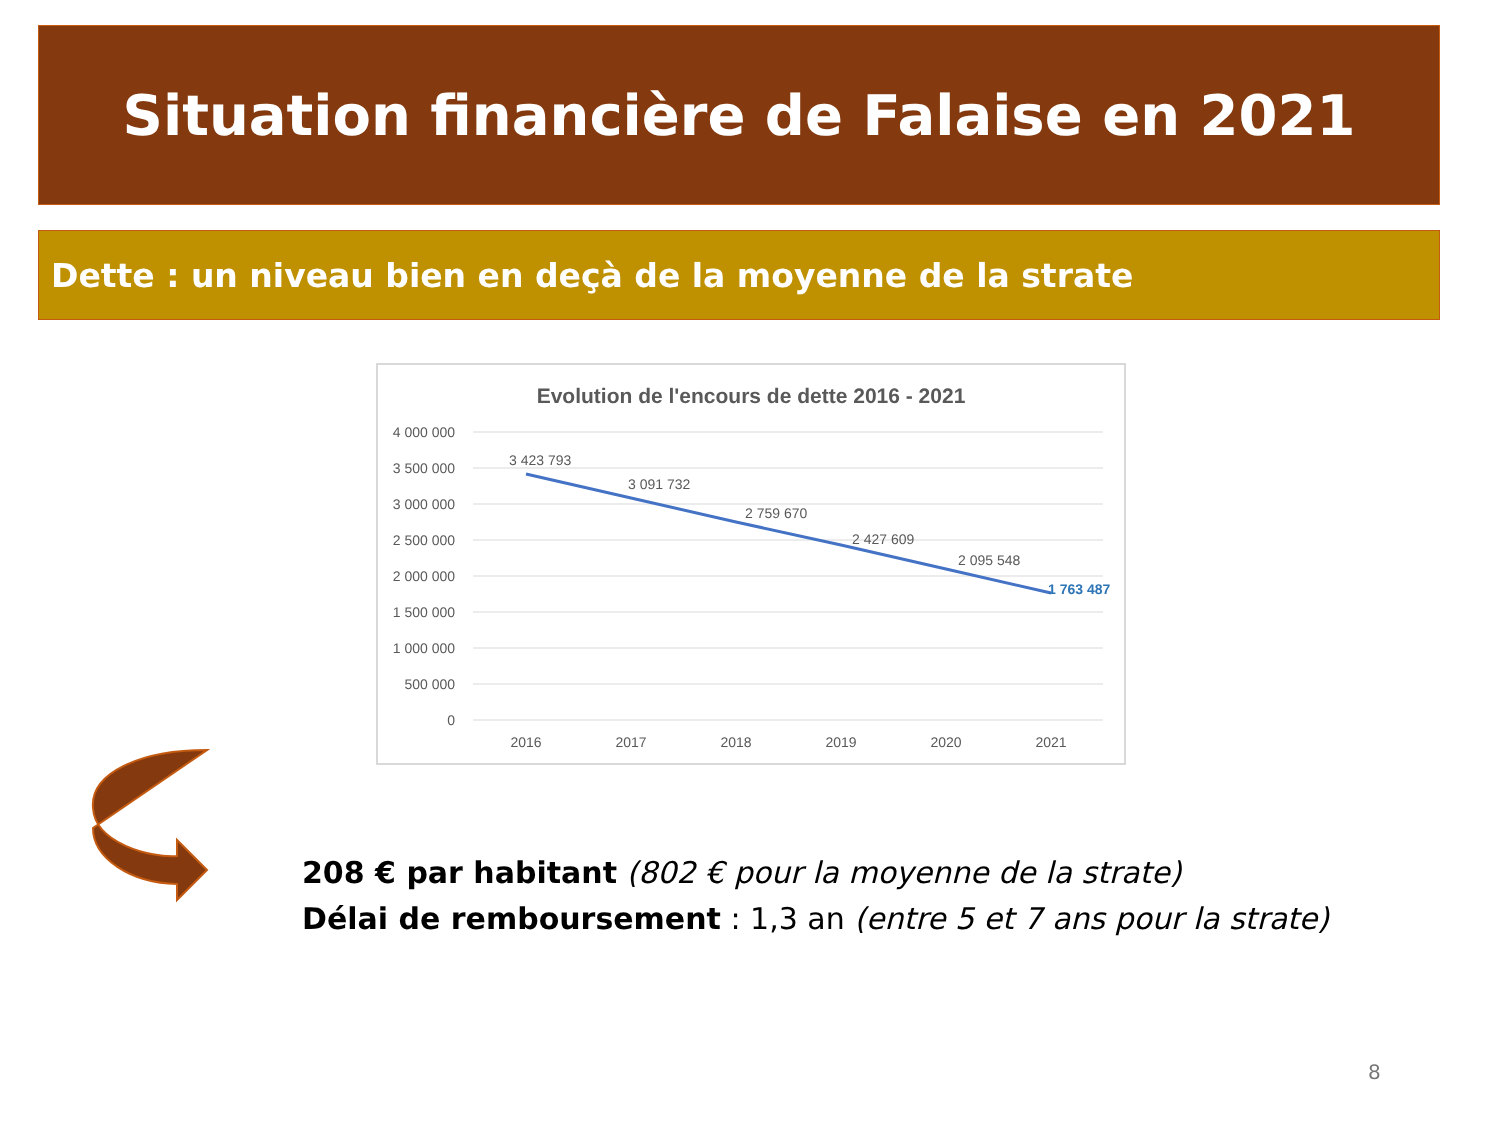Situation financière de Falaise en 2021
Dette : un niveau bien en deçà de la moyenne de la strate
Evolution de l'encours de dette 2016 - 2021
4 000 000
3 500 000
3 000 000
2 500 000
2 000 000
1 500 000
1 000 000
500 000
0
2016
2017
2018
2019
2020
2021
3 423 793
3 091 732
2 759 670
2 427 609
2 095 548
1 763 487
208 € par habitant (802 € pour la moyenne de la strate)
Délai de remboursement : 1,3 an (entre 5 et 7 ans pour la strate)
8